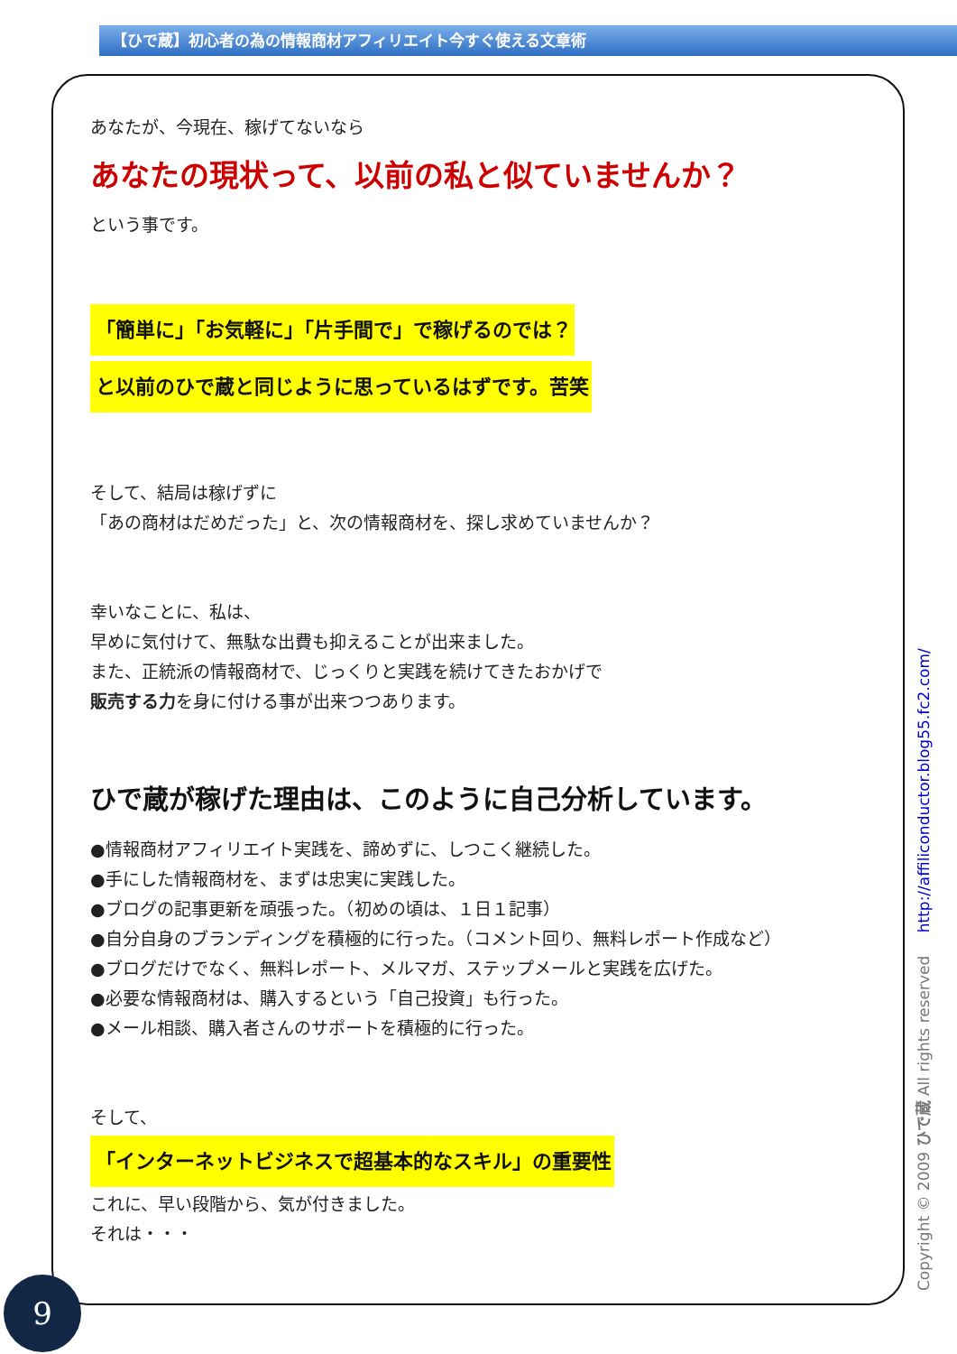【ひで蔵】初心者の為の情報商材アフィリエイト今すぐ使える文章術
あなたが、今現在、稼げてないなら
あなたの現状って、以前の私と似ていませんか？
という事です。
「簡単に」「お気軽に」「片手間で」で稼げるのでは？
と以前のひで蔵と同じように思っているはずです。苦笑
そして、結局は稼げずに
「あの商材はだめだった」と、次の情報商材を、探し求めていませんか？
幸いなことに、私は、
早めに気付けて、無駄な出費も抑えることが出来ました。
また、正統派の情報商材で、じっくりと実践を続けてきたおかげで
販売する力を身に付ける事が出来つつあります。
ひで蔵が稼げた理由は、このように自己分析しています。
●情報商材アフィリエイト実践を、諦めずに、しつこく継続した。
●手にした情報商材を、まずは忠実に実践した。
●ブログの記事更新を頑張った。（初めの頃は、１日１記事）
●自分自身のブランディングを積極的に行った。（コメント回り、無料レポート作成など）
●ブログだけでなく、無料レポート、メルマガ、ステップメールと実践を広げた。
●必要な情報商材は、購入するという「自己投資」も行った。
●メール相談、購入者さんのサポートを積極的に行った。
そして、
「インターネットビジネスで超基本的なスキル」の重要性
これに、早い段階から、気が付きました。
それは・・・
Copyright © 2009 ひで蔵 All rights reserved http://affiliconductor.blog55.fc2.com/
9